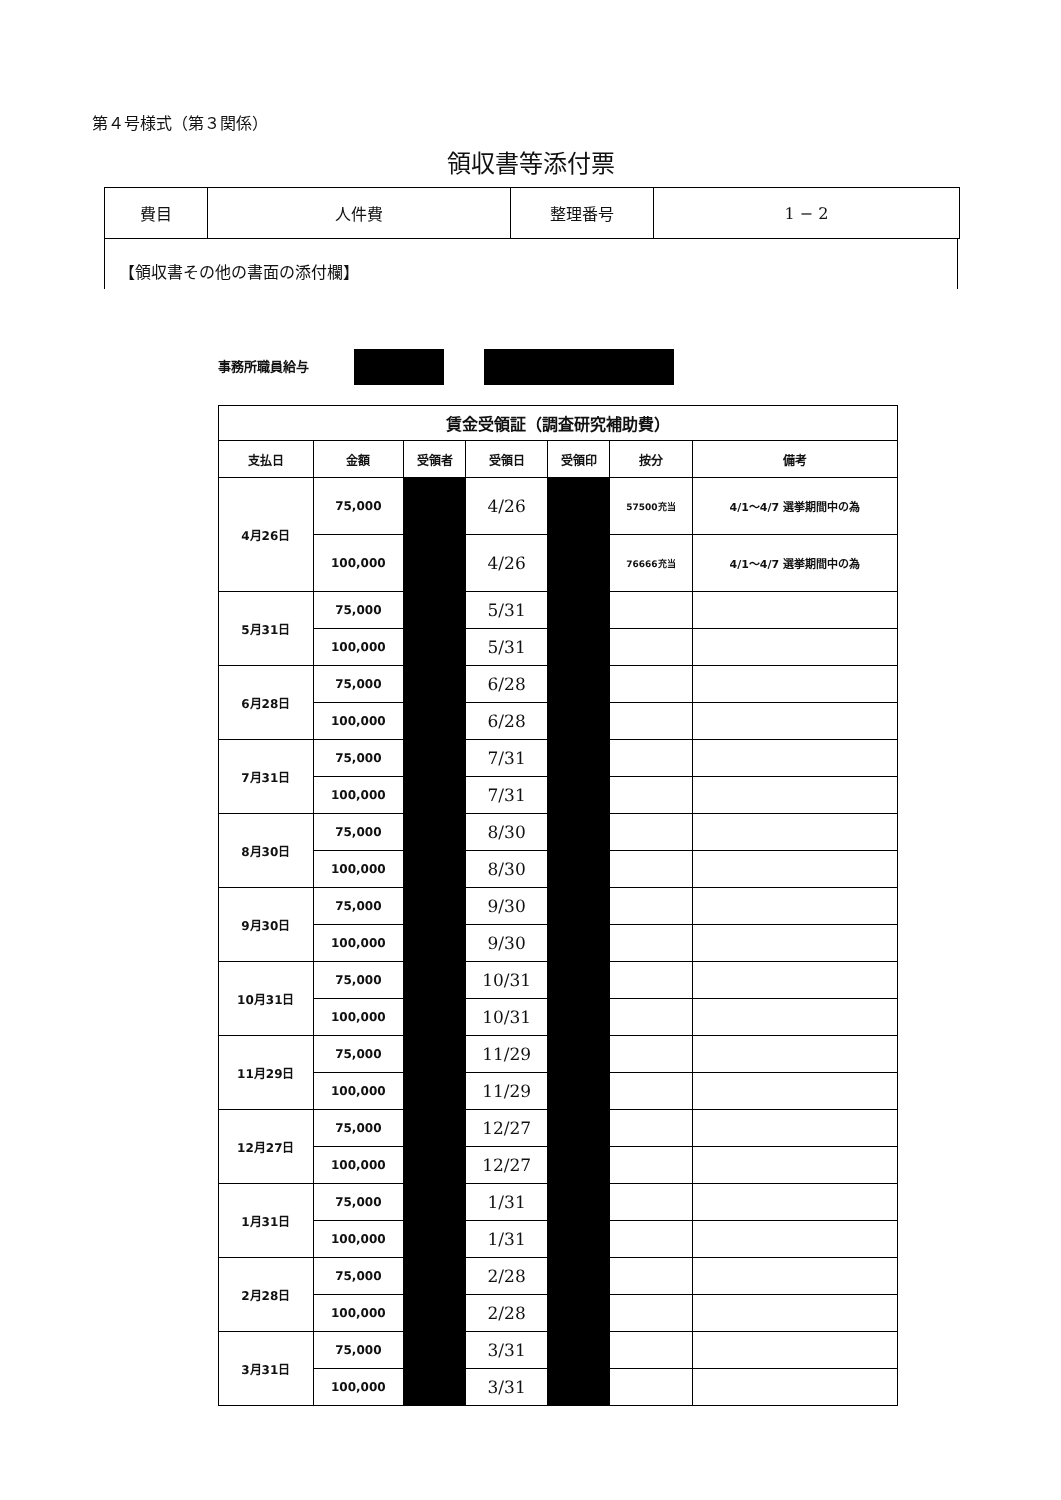第４号様式（第３関係）
領収書等添付票
| 費目 | 人件費 | 整理番号 | 1 − 2 |
【領収書その他の書面の添付欄】
事務所職員給与
| 賃金受領証（調査研究補助費） | | | | | | |
| --- | --- | --- | --- | --- | --- | --- |
| 支払日 | 金額 | 受領者 | 受領日 | 受領印 | 按分 | 備考 |
| 4月26日 | 75,000 | | 4/26 | | 57500充当 | 4/1〜4/7 選挙期間中の為 |
| | 100,000 | | 4/26 | | 76666充当 | 4/1〜4/7 選挙期間中の為 |
| 5月31日 | 75,000 | | 5/31 | | | |
| | 100,000 | | 5/31 | | | |
| 6月28日 | 75,000 | | 6/28 | | | |
| | 100,000 | | 6/28 | | | |
| 7月31日 | 75,000 | | 7/31 | | | |
| | 100,000 | | 7/31 | | | |
| 8月30日 | 75,000 | | 8/30 | | | |
| | 100,000 | | 8/30 | | | |
| 9月30日 | 75,000 | | 9/30 | | | |
| | 100,000 | | 9/30 | | | |
| 10月31日 | 75,000 | | 10/31 | | | |
| | 100,000 | | 10/31 | | | |
| 11月29日 | 75,000 | | 11/29 | | | |
| | 100,000 | | 11/29 | | | |
| 12月27日 | 75,000 | | 12/27 | | | |
| | 100,000 | | 12/27 | | | |
| 1月31日 | 75,000 | | 1/31 | | | |
| | 100,000 | | 1/31 | | | |
| 2月28日 | 75,000 | | 2/28 | | | |
| | 100,000 | | 2/28 | | | |
| 3月31日 | 75,000 | | 3/31 | | | |
| | 100,000 | | 3/31 | | | |